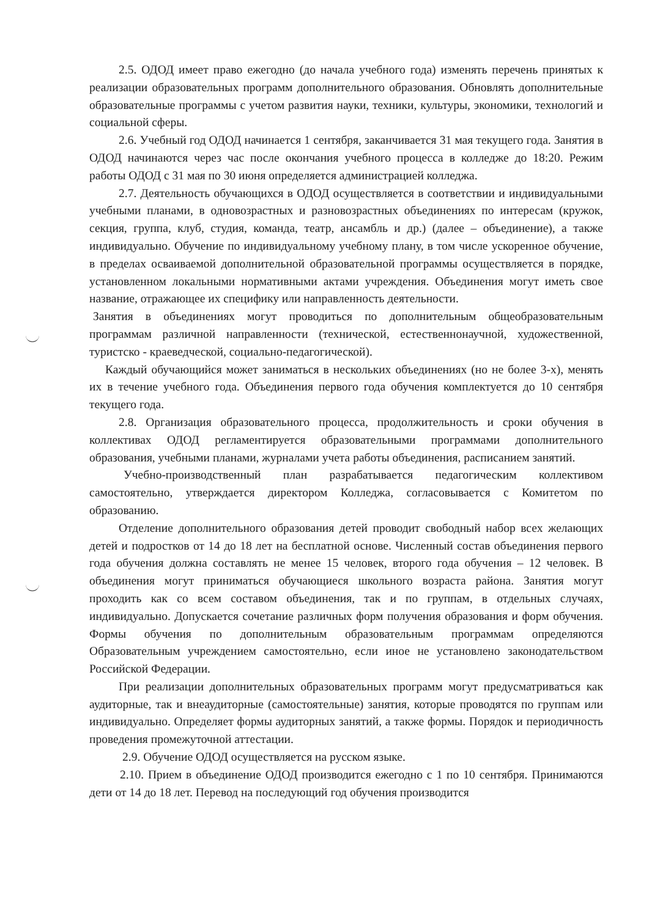2.5. ОДОД имеет право ежегодно (до начала учебного года) изменять перечень принятых к реализации образовательных программ дополнительного образования. Обновлять дополнительные образовательные программы с учетом развития науки, техники, культуры, экономики, технологий и социальной сферы.
2.6. Учебный год ОДОД начинается 1 сентября, заканчивается 31 мая текущего года. Занятия в ОДОД начинаются через час после окончания учебного процесса в колледже до 18:20. Режим работы ОДОД с 31 мая по 30 июня определяется администрацией колледжа.
2.7. Деятельность обучающихся в ОДОД осуществляется в соответствии и индивидуальными учебными планами, в одновозрастных и разновозрастных объединениях по интересам (кружок, секция, группа, клуб, студия, команда, театр, ансамбль и др.) (далее – объединение), а также индивидуально. Обучение по индивидуальному учебному плану, в том числе ускоренное обучение, в пределах осваиваемой дополнительной образовательной программы осуществляется в порядке, установленном локальными нормативными актами учреждения. Объединения могут иметь свое название, отражающее их специфику или направленность деятельности.
Занятия в объединениях могут проводиться по дополнительным общеобразовательным программам различной направленности (технической, естественнонаучной, художественной, туристско - краеведческой, социально-педагогической).
Каждый обучающийся может заниматься в нескольких объединениях (но не более 3-х), менять их в течение учебного года. Объединения первого года обучения комплектуется до 10 сентября текущего года.
2.8. Организация образовательного процесса, продолжительность и сроки обучения в коллективах ОДОД регламентируется образовательными программами дополнительного образования, учебными планами, журналами учета работы объединения, расписанием занятий.
Учебно-производственный план разрабатывается педагогическим коллективом самостоятельно, утверждается директором Колледжа, согласовывается с Комитетом по образованию.
Отделение дополнительного образования детей проводит свободный набор всех желающих детей и подростков от 14 до 18 лет на бесплатной основе. Численный состав объединения первого года обучения должна составлять не менее 15 человек, второго года обучения – 12 человек. В объединения могут приниматься обучающиеся школьного возраста района. Занятия могут проходить как со всем составом объединения, так и по группам, в отдельных случаях, индивидуально. Допускается сочетание различных форм получения образования и форм обучения. Формы обучения по дополнительным образовательным программам определяются Образовательным учреждением самостоятельно, если иное не установлено законодательством Российской Федерации.
При реализации дополнительных образовательных программ могут предусматриваться как аудиторные, так и внеаудиторные (самостоятельные) занятия, которые проводятся по группам или индивидуально. Определяет формы аудиторных занятий, а также формы. Порядок и периодичность проведения промежуточной аттестации.
2.9. Обучение ОДОД осуществляется на русском языке.
2.10. Прием в объединение ОДОД производится ежегодно с 1 по 10 сентября. Принимаются дети от 14 до 18 лет. Перевод на последующий год обучения производится